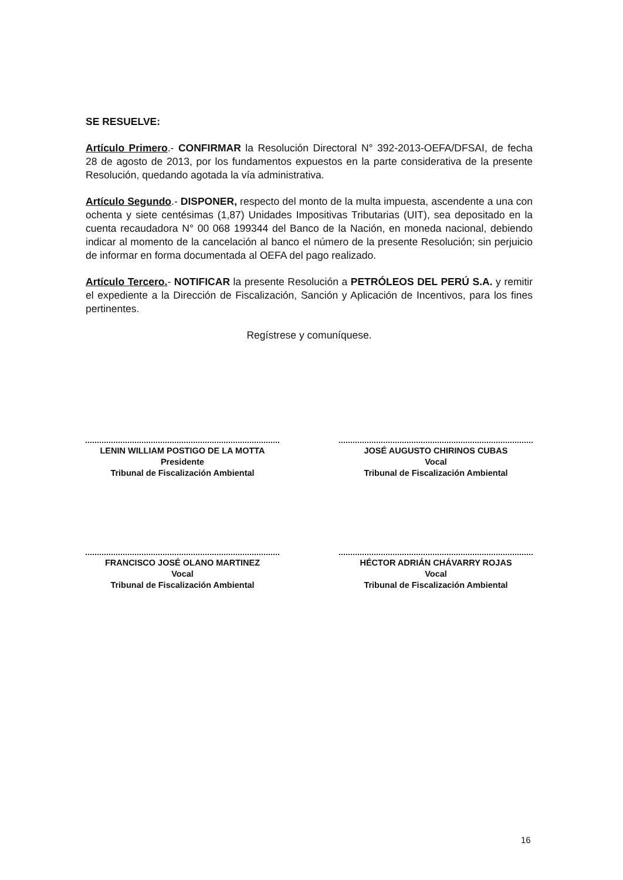SE RESUELVE:
Artículo Primero.- CONFIRMAR la Resolución Directoral N° 392-2013-OEFA/DFSAI, de fecha 28 de agosto de 2013, por los fundamentos expuestos en la parte considerativa de la presente Resolución, quedando agotada la vía administrativa.
Artículo Segundo.- DISPONER, respecto del monto de la multa impuesta, ascendente a una con ochenta y siete centésimas (1,87) Unidades Impositivas Tributarias (UIT), sea depositado en la cuenta recaudadora N° 00 068 199344 del Banco de la Nación, en moneda nacional, debiendo indicar al momento de la cancelación al banco el número de la presente Resolución; sin perjuicio de informar en forma documentada al OEFA del pago realizado.
Artículo Tercero.- NOTIFICAR la presente Resolución a PETRÓLEOS DEL PERÚ S.A. y remitir el expediente a la Dirección de Fiscalización, Sanción y Aplicación de Incentivos, para los fines pertinentes.
Regístrese y comuníquese.
LENIN WILLIAM POSTIGO DE LA MOTTA
Presidente
Tribunal de Fiscalización Ambiental
JOSÉ AUGUSTO CHIRINOS CUBAS
Vocal
Tribunal de Fiscalización Ambiental
FRANCISCO JOSÉ OLANO MARTINEZ
Vocal
Tribunal de Fiscalización Ambiental
HÉCTOR ADRIÁN CHÁVARRY ROJAS
Vocal
Tribunal de Fiscalización Ambiental
16